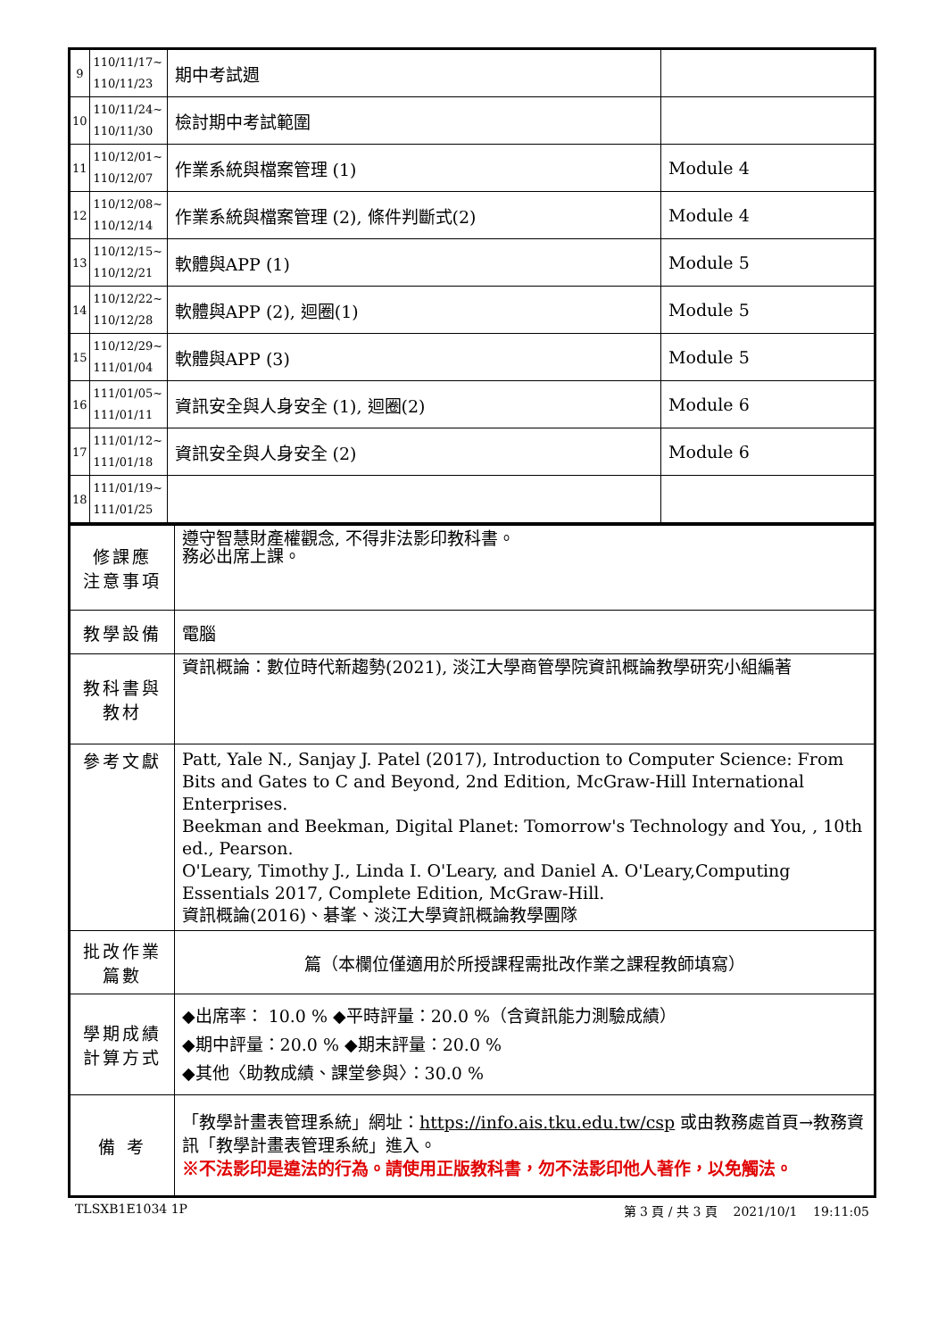| 9 | 110/11/17~ 110/11/23 | 期中考試週 | |
| 10 | 110/11/24~ 110/11/30 | 檢討期中考試範圍 | |
| 11 | 110/12/01~ 110/12/07 | 作業系統與檔案管理 (1) | Module 4 |
| 12 | 110/12/08~ 110/12/14 | 作業系統與檔案管理 (2), 條件判斷式(2) | Module 4 |
| 13 | 110/12/15~ 110/12/21 | 軟體與APP (1) | Module 5 |
| 14 | 110/12/22~ 110/12/28 | 軟體與APP (2), 迴圈(1) | Module 5 |
| 15 | 110/12/29~ 111/01/04 | 軟體與APP (3) | Module 5 |
| 16 | 111/01/05~ 111/01/11 | 資訊安全與人身安全 (1), 迴圈(2) | Module 6 |
| 17 | 111/01/12~ 111/01/18 | 資訊安全與人身安全 (2) | Module 6 |
| 18 | 111/01/19~ 111/01/25 | | |
| 修課應 注意事項 | 遵守智慧財產權觀念, 不得非法影印教科書。 務必出席上課。 |
| 教學設備 | 電腦 |
| 教科書與 教材 | 資訊概論：數位時代新趨勢(2021), 淡江大學商管學院資訊概論教學研究小組編著 |
| 參考文獻 | Patt, Yale N., Sanjay J. Patel (2017), Introduction to Computer Science: From Bits and Gates to C and Beyond, 2nd Edition, McGraw-Hill International Enterprises. Beekman and Beekman, Digital Planet: Tomorrow's Technology and You, , 10th ed., Pearson. O'Leary, Timothy J., Linda I. O'Leary, and Daniel A. O'Leary,Computing Essentials 2017, Complete Edition, McGraw-Hill. 資訊概論(2016)、碁峯、淡江大學資訊概論教學團隊 |
| 批改作業 篇數 | 篇（本欄位僅適用於所授課程需批改作業之課程教師填寫） |
| 學期成績 計算方式 | ◆出席率： 10.0 % ◆平時評量：20.0 %（含資訊能力測驗成績） ◆期中評量：20.0 % ◆期末評量：20.0 % ◆其他〈助教成績、課堂參與〉：30.0 % |
| 備 考 | 「教學計畫表管理系統」網址： https://info.ais.tku.edu.tw/csp 或由教務處首頁→教務資訊「教學計畫表管理系統」進入。 ※不法影印是違法的行為。請使用正版教科書，勿不法影印他人著作，以免觸法。 |
TLSXB1E1034 1P 第 3 頁 / 共 3 頁 2021/10/1 19:11:05